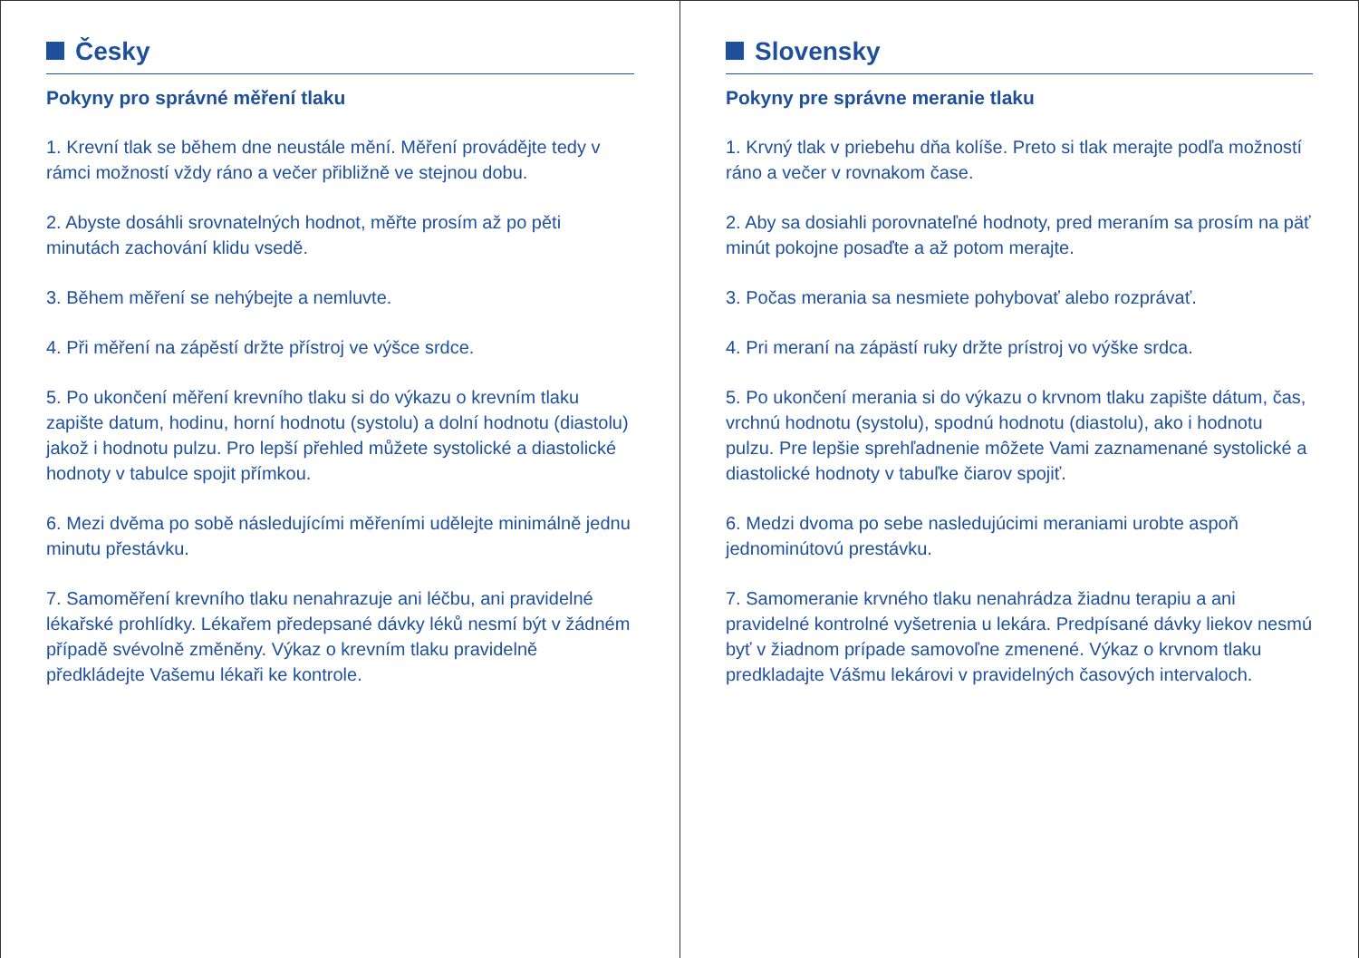Česky
Pokyny pro správné měření tlaku
1. Krevní tlak se během dne neustále mění. Měření provádějte tedy v rámci možností vždy ráno a večer přibližně ve stejnou dobu.
2. Abyste dosáhli srovnatelných hodnot, měřte prosím až po pěti minutách zachování klidu vsedě.
3. Během měření se nehýbejte a nemluvte.
4. Při měření na zápěstí držte přístroj ve výšce srdce.
5. Po ukončení měření krevního tlaku si do výkazu o krevním tlaku zapište datum, hodinu, horní hodnotu (systolu) a dolní hodnotu (diastolu) jakož i hodnotu pulzu. Pro lepší přehled můžete systolické a diastolické hodnoty v tabulce spojit přímkou.
6. Mezi dvěma po sobě následujícími měřeními udělejte minimálně jednu minutu přestávku.
7. Samoměření krevního tlaku nenahrazuje ani léčbu, ani pravidelné lékařské prohlídky. Lékařem předepsané dávky léků nesmí být v žádném případě svévolně změněny. Výkaz o krevním tlaku pravidelně předkládejte Vašemu lékaři ke kontrole.
Slovensky
Pokyny pre správne meranie tlaku
1. Krvný tlak v priebehu dňa kolíše. Preto si tlak merajte podľa možností ráno a večer v rovnakom čase.
2. Aby sa dosiahli porovnateľné hodnoty, pred meraním sa prosím na päť minút pokojne posaďte a až potom merajte.
3. Počas merania sa nesmiete pohybovať alebo rozprávať.
4. Pri meraní na zápästí ruky držte prístroj vo výške srdca.
5. Po ukončení merania si do výkazu o krvnom tlaku zapište dátum, čas, vrchnú hodnotu (systolu), spodnú hodnotu (diastolu), ako i hodnotu pulzu. Pre lepšie sprehľadnenie môžete Vami zaznamenané systolické a diastolické hodnoty v tabuľke čiarov spojiť.
6. Medzi dvoma po sebe nasledujúcimi meraniami urobte aspoň jednominútovú prestávku.
7. Samomeranie krvného tlaku nenahrádza žiadnu terapiu a ani pravidelné kontrolné vyšetrenia u lekára. Predpísané dávky liekov nesmú byť v žiadnom prípade samovoľne zmenené. Výkaz o krvnom tlaku predkladajte Vášmu lekárovi v pravidelných časových intervaloch.